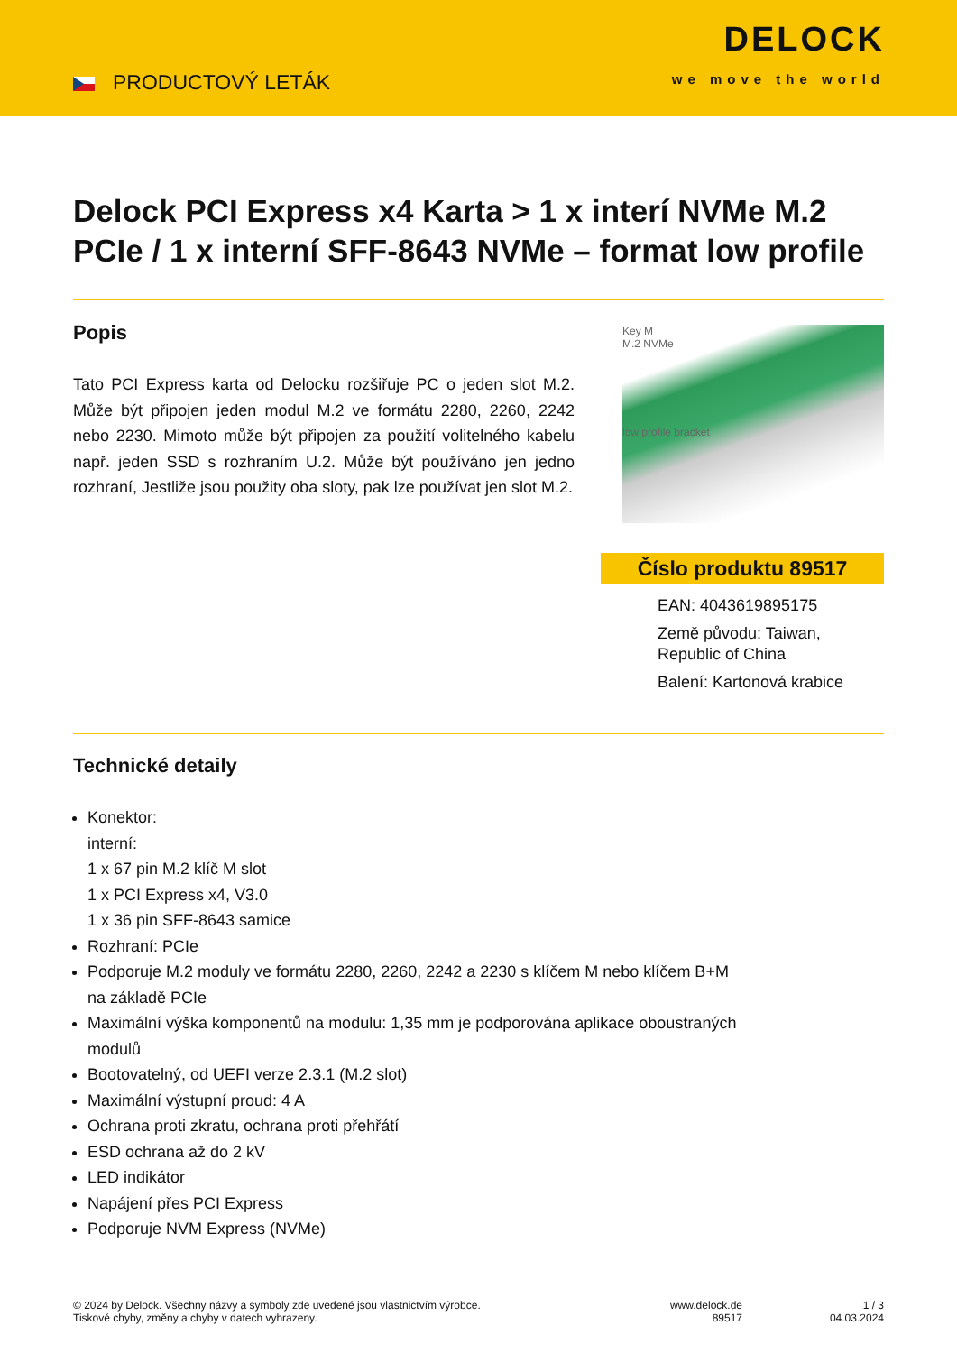PRODUCTOVÝ LETÁK
DELOCK
we move the world
Delock PCI Express x4 Karta > 1 x interí NVMe M.2 PCIe / 1 x interní SFF-8643 NVMe – format low profile
Popis
Tato PCI Express karta od Delocku rozšiřuje PC o jeden slot M.2. Může být připojen jeden modul M.2 ve formátu 2280, 2260, 2242 nebo 2230. Mimoto může být připojen za použití volitelného kabelu např. jeden SSD s rozhraním U.2. Může být používáno jen jedno rozhraní, Jestliže jsou použity oba sloty, pak lze používat jen slot M.2.
Key M
M.2 NVMe
low profile bracket
Číslo produktu 89517
EAN: 4043619895175
Země původu: Taiwan,
Republic of China
Balení: Kartonová krabice
Technické detaily
Konektor:
interní:
1 x 67 pin M.2 klíč M slot
1 x PCI Express x4, V3.0
1 x 36 pin SFF-8643 samice
Rozhraní: PCIe
Podporuje M.2 moduly ve formátu 2280, 2260, 2242 a 2230 s klíčem M nebo klíčem B+M
na základě PCIe
Maximální výška komponentů na modulu: 1,35 mm je podporována aplikace oboustraných
modulů
Bootovatelný, od UEFI verze 2.3.1 (M.2 slot)
Maximální výstupní proud: 4 A
Ochrana proti zkratu, ochrana proti přehřátí
ESD ochrana až do 2 kV
LED indikátor
Napájení přes PCI Express
Podporuje NVM Express (NVMe)
© 2024 by Delock. Všechny názvy a symboly zde uvedené jsou vlastnictvím výrobce.
Tiskové chyby, změny a chyby v datech vyhrazeny.
www.delock.de
89517
1 / 3
04.03.2024